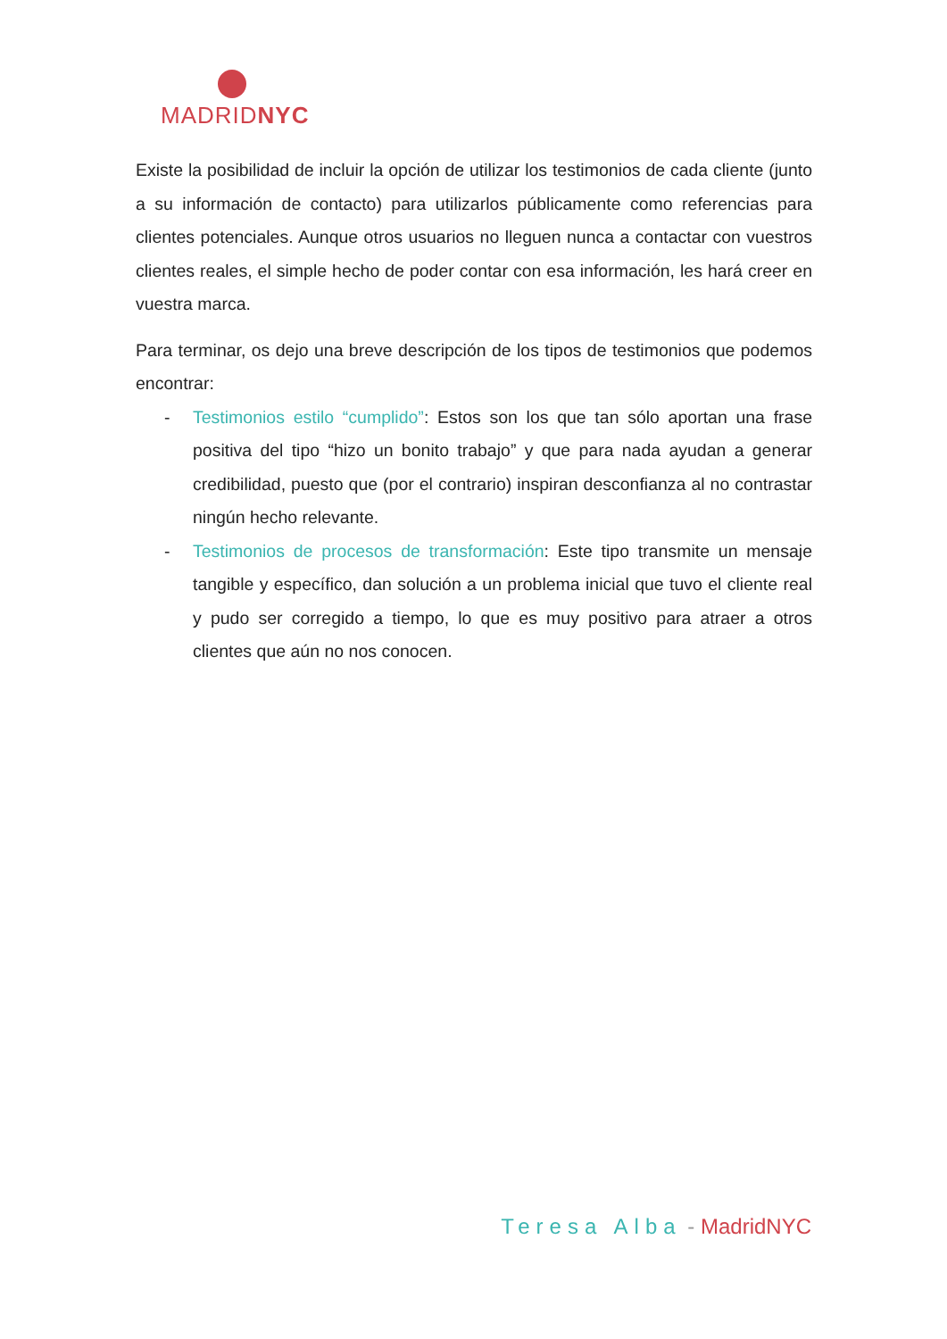MADRIDNYC
Existe la posibilidad de incluir la opción de utilizar los testimonios de cada cliente (junto a su información de contacto) para utilizarlos públicamente como referencias para clientes potenciales. Aunque otros usuarios no lleguen nunca a contactar con vuestros clientes reales, el simple hecho de poder contar con esa información, les hará creer en vuestra marca.
Para terminar, os dejo una breve descripción de los tipos de testimonios que podemos encontrar:
- Testimonios estilo “cumplido”: Estos son los que tan sólo aportan una frase positiva del tipo “hizo un bonito trabajo” y que para nada ayudan a generar credibilidad, puesto que (por el contrario) inspiran desconfianza al no contrastar ningún hecho relevante.
- Testimonios de procesos de transformación: Este tipo transmite un mensaje tangible y específico, dan solución a un problema inicial que tuvo el cliente real y pudo ser corregido a tiempo, lo que es muy positivo para atraer a otros clientes que aún no nos conocen.
Teresa Alba - MadridNYC